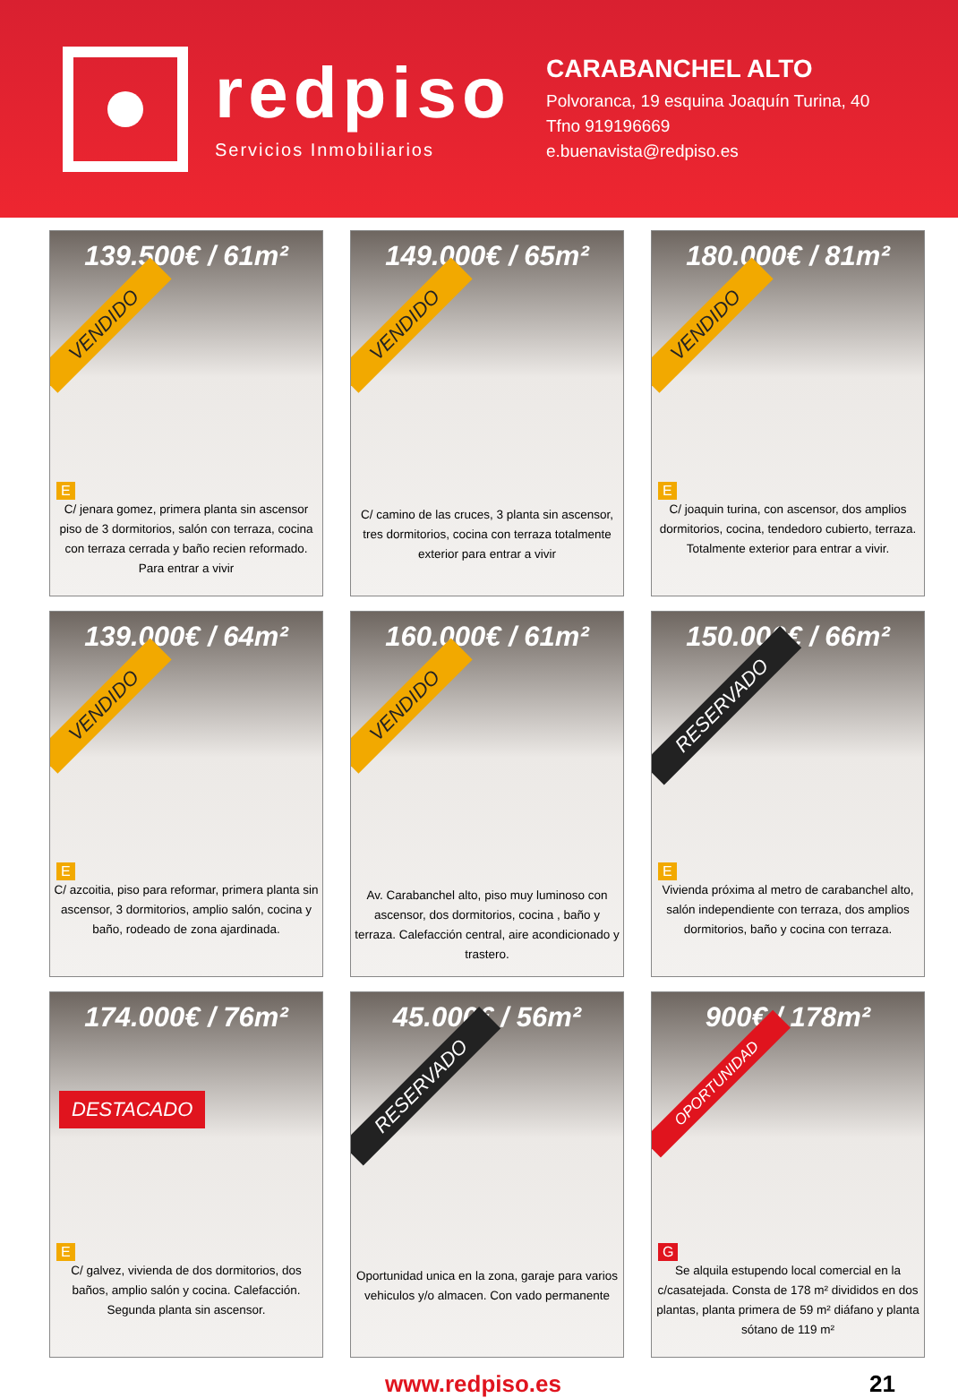redpiso
Servicios Inmobiliarios
CARABANCHEL ALTO
Polvoranca, 19 esquina Joaquín Turina, 40
Tfno 919196669
e.buenavista@redpiso.es
139.500€ / 61m²
VENDIDO
E
C/ jenara gomez, primera planta sin ascensor piso de 3 dormitorios, salón con terraza, cocina con terraza cerrada y baño recien reformado. Para entrar a vivir
149.000€ / 65m²
VENDIDO
C/ camino de las cruces, 3 planta sin ascensor, tres dormitorios, cocina con terraza totalmente exterior para entrar a vivir
180.000€ / 81m²
VENDIDO
E
C/ joaquin turina, con ascensor, dos amplios dormitorios, cocina, tendedoro cubierto, terraza. Totalmente exterior para entrar a vivir.
139.000€ / 64m²
VENDIDO
E
C/ azcoitia, piso para reformar, primera planta sin ascensor, 3 dormitorios, amplio salón, cocina y baño, rodeado de zona ajardinada.
160.000€ / 61m²
VENDIDO
Av. Carabanchel alto, piso muy luminoso con ascensor, dos dormitorios, cocina , baño y terraza. Calefacción central, aire acondicionado y trastero.
150.000€ / 66m²
RESERVADO
E
Vivienda próxima al metro de carabanchel alto, salón independiente con terraza, dos amplios dormitorios, baño y cocina con terraza.
174.000€ / 76m²
DESTACADO
E
C/ galvez, vivienda de dos dormitorios, dos baños, amplio salón y cocina. Calefacción. Segunda planta sin ascensor.
45.000€ / 56m²
RESERVADO
Oportunidad unica en la zona, garaje para varios vehiculos y/o almacen. Con vado permanente
900€ / 178m²
OPORTUNIDAD
G
Se alquila estupendo local comercial en la c/casatejada. Consta de 178 m² divididos en dos plantas, planta primera de 59 m² diáfano y planta sótano de 119 m²
www.redpiso.es 21